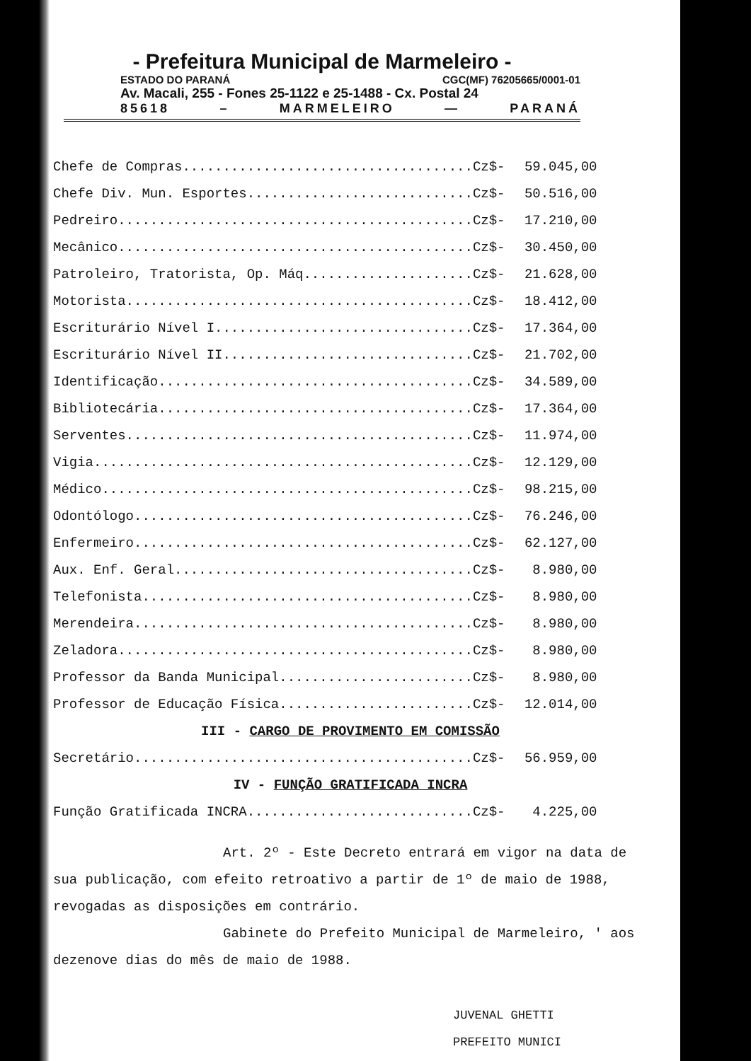- Prefeitura Municipal de Marmeleiro -
ESTADO DO PARANÁ CGC(MF) 76205665/0001-01
Av. Macali, 255 - Fones 25-1122 e 25-1488 - Cx. Postal 24
85618 – MARMELEIRO — PARANÁ
| Chefe de Compras....................................Cz$- | 59.045,00 |
| Chefe Div. Mun. Esportes............................Cz$- | 50.516,00 |
| Pedreiro............................................Cz$- | 17.210,00 |
| Mecânico............................................Cz$- | 30.450,00 |
| Patroleiro, Tratorista, Op. Máq.....................Cz$- | 21.628,00 |
| Motorista...........................................Cz$- | 18.412,00 |
| Escriturário Nível I................................Cz$- | 17.364,00 |
| Escriturário Nível II...............................Cz$- | 21.702,00 |
| Identificação.......................................Cz$- | 34.589,00 |
| Bibliotecária.......................................Cz$- | 17.364,00 |
| Serventes...........................................Cz$- | 11.974,00 |
| Vigia...............................................Cz$- | 12.129,00 |
| Médico..............................................Cz$- | 98.215,00 |
| Odontólogo..........................................Cz$- | 76.246,00 |
| Enfermeiro..........................................Cz$- | 62.127,00 |
| Aux. Enf. Geral.....................................Cz$- | 8.980,00 |
| Telefonista.........................................Cz$- | 8.980,00 |
| Merendeira..........................................Cz$- | 8.980,00 |
| Zeladora............................................Cz$- | 8.980,00 |
| Professor da Banda Municipal........................Cz$- | 8.980,00 |
| Professor de Educação Física........................Cz$- | 12.014,00 |
III - CARGO DE PROVIMENTO EM COMISSÃO
| Secretário..........................................Cz$- | 56.959,00 |
IV - FUNÇÃO GRATIFICADA INCRA
| Função Gratificada INCRA............................Cz$- | 4.225,00 |
Art. 2º - Este Decreto entrará em vigor na data de sua publicação, com efeito retroativo a partir de 1º de maio de 1988, revogadas as disposições em contrário.
Gabinete do Prefeito Municipal de Marmeleiro, ' aos dezenove dias do mês de maio de 1988.
JUVENAL GHETTI
PREFEITO MUNICI